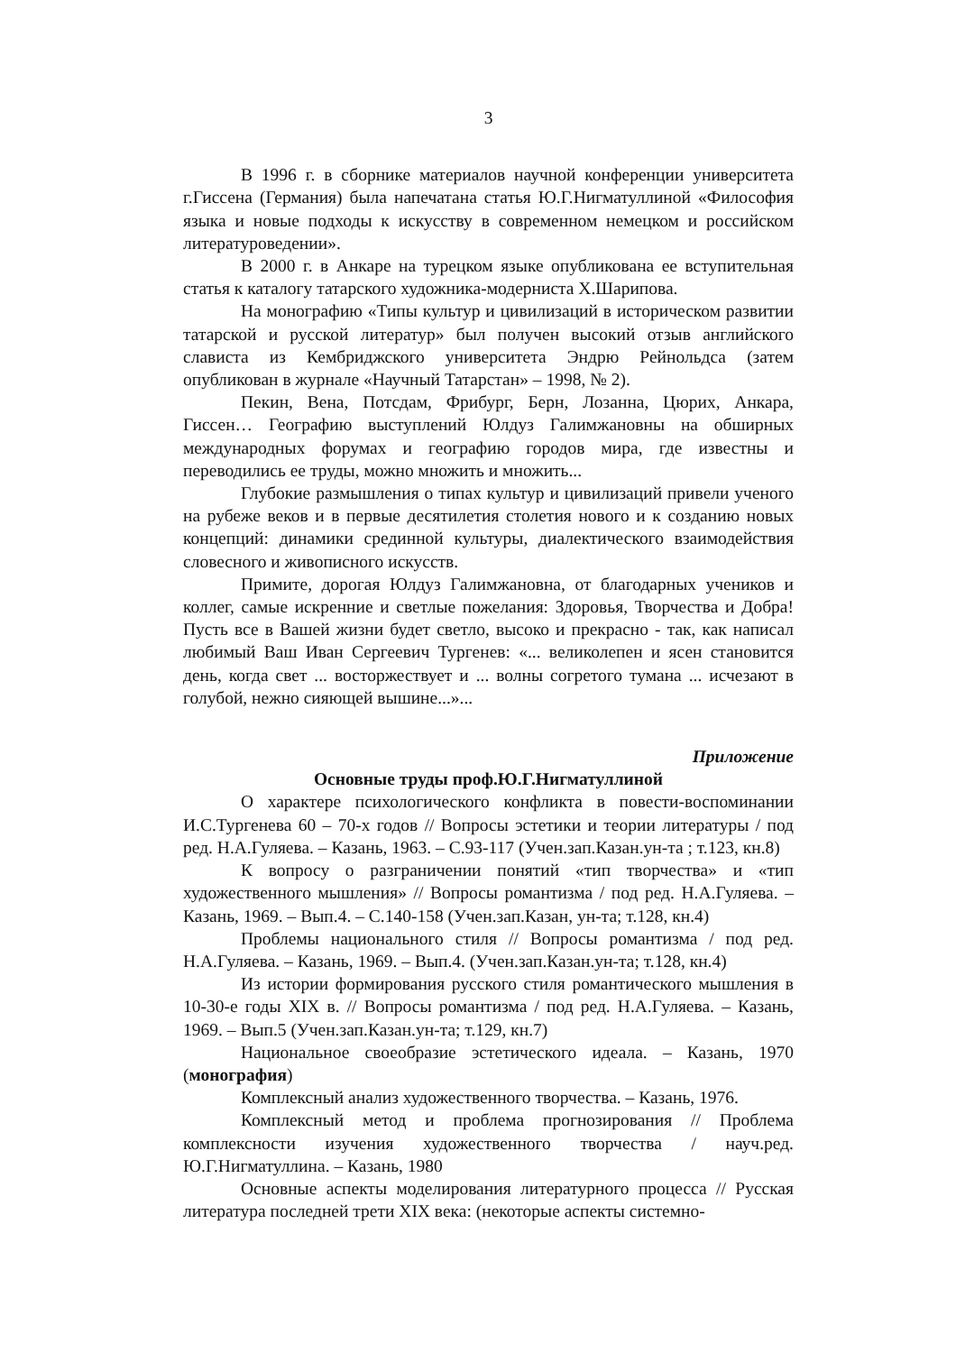3
В 1996 г. в сборнике материалов научной конференции университета г.Гиссена (Германия) была напечатана статья Ю.Г.Нигматуллиной «Философия языка и новые подходы к искусству в современном немецком и российском литературоведении».
В 2000 г. в Анкаре на турецком языке опубликована ее вступительная статья к каталогу татарского художника-модерниста Х.Шарипова.
На монографию «Типы культур и цивилизаций в историческом развитии татарской и русской литератур» был получен высокий отзыв английского слависта из Кембриджского университета Эндрю Рейнольдса (затем опубликован в журнале «Научный Татарстан» – 1998, № 2).
Пекин, Вена, Потсдам, Фрибург, Берн, Лозанна, Цюрих, Анкара, Гиссен… Географию выступлений Юлдуз Галимжановны на обширных международных форумах и географию городов мира, где известны и переводились ее труды, можно множить и множить...
Глубокие размышления о типах культур и цивилизаций привели ученого на рубеже веков и в первые десятилетия столетия нового и к созданию новых концепций: динамики срединной культуры, диалектического взаимодействия словесного и живописного искусств.
Примите, дорогая Юлдуз Галимжановна, от благодарных учеников и коллег, самые искренние и светлые пожелания: Здоровья, Творчества и Добра! Пусть все в Вашей жизни будет светло, высоко и прекрасно - так, как написал любимый Ваш Иван Сергеевич Тургенев: «... великолепен и ясен становится день, когда свет ... восторжествует и ... волны согретого тумана ... исчезают в голубой, нежно сияющей вышине...»...
Приложение
Основные труды проф.Ю.Г.Нигматуллиной
О характере психологического конфликта в повести-воспоминании И.С.Тургенева 60 – 70-х годов // Вопросы эстетики и теории литературы / под ред. Н.А.Гуляева. – Казань, 1963. – С.93-117 (Учен.зап.Казан.ун-та ; т.123, кн.8)
К вопросу о разграничении понятий «тип творчества» и «тип художественного мышления» // Вопросы романтизма / под ред. Н.А.Гуляева. – Казань, 1969. – Вып.4. – С.140-158 (Учен.зап.Казан, ун-та; т.128, кн.4)
Проблемы национального стиля // Вопросы романтизма / под ред. Н.А.Гуляева. – Казань, 1969. – Вып.4. (Учен.зап.Казан.ун-та; т.128, кн.4)
Из истории формирования русского стиля романтического мышления в 10-30-е годы XIX в. // Вопросы романтизма / под ред. Н.А.Гуляева. – Казань, 1969. – Вып.5 (Учен.зап.Казан.ун-та; т.129, кн.7)
Национальное своеобразие эстетического идеала. – Казань, 1970 (монография)
Комплексный анализ художественного творчества. – Казань, 1976.
Комплексный метод и проблема прогнозирования // Проблема комплексности изучения художественного творчества / науч.ред. Ю.Г.Нигматуллина. – Казань, 1980
Основные аспекты моделирования литературного процесса // Русская литература последней трети XIX века: (некоторые аспекты системно-